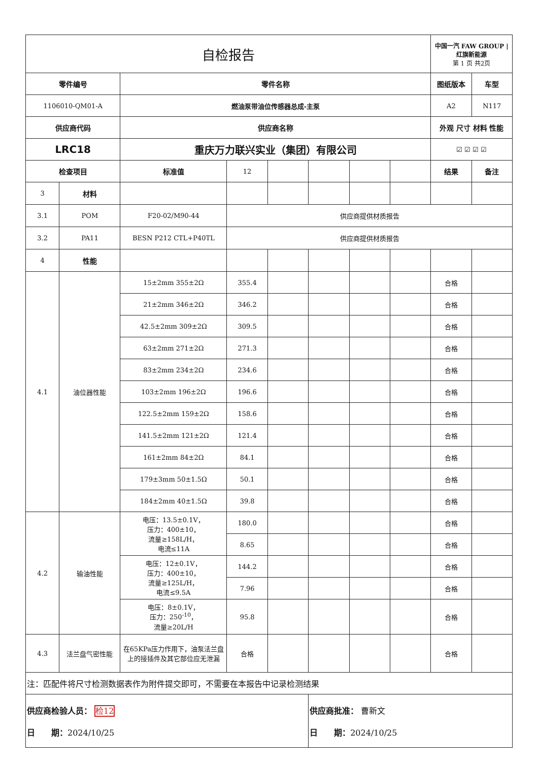| 自检报告 | | | | | | | | 中国一汽 FAW GROUP / 红旗新能源 第 1 页 共2页 | |
| 零件编号 | | 零件名称 | | | | | | 图纸版本 | 车型 |
| 1106010-QM01-A | | 燃油泵带油位传感器总成-主泵 | | | | | | A2 | N117 |
| 供应商代码 | | 供应商名称 | | | | | | 外观 尺寸 材料 性能 | |
| LRC18 | | 重庆万力联兴实业（集团）有限公司 | | | | | | ☑ ☑ ☑ ☑ | |
| 检查项目 | | 标准值 | 12 | | | | | 结果 | 备注 |
| 3 | 材料 | | | | | | | | |
| 3.1 | POM | F20-02/M90-44 | 供应商提供材质报告 | | | | | | |
| 3.2 | PA11 | BESN P212 CTL+P40TL | 供应商提供材质报告 | | | | | | |
| 4 | 性能 | | | | | | | | |
| 4.1 | 油位器性能 | 15±2mm 355±2Ω | 355.4 | | | | | 合格 | |
| | | 21±2mm 346±2Ω | 346.2 | | | | | 合格 | |
| | | 42.5±2mm 309±2Ω | 309.5 | | | | | 合格 | |
| | | 63±2mm 271±2Ω | 271.3 | | | | | 合格 | |
| | | 83±2mm 234±2Ω | 234.6 | | | | | 合格 | |
| | | 103±2mm 196±2Ω | 196.6 | | | | | 合格 | |
| | | 122.5±2mm 159±2Ω | 158.6 | | | | | 合格 | |
| | | 141.5±2mm 121±2Ω | 121.4 | | | | | 合格 | |
| | | 161±2mm 84±2Ω | 84.1 | | | | | 合格 | |
| | | 179±3mm 50±1.5Ω | 50.1 | | | | | 合格 | |
| | | 184±2mm 40±1.5Ω | 39.8 | | | | | 合格 | |
| 4.2 | 输油性能 | 电压：13.5±0.1V， 压力：400±10， 流量≥158L/H， 电流≤11A | 180.0 | | | | | 合格 | |
| | | | 8.65 | | | | | 合格 | |
| | | 电压：12±0.1V， 压力：400±10， 流量≥125L/H， 电流≤9.5A | 144.2 | | | | | 合格 | |
| | | | 7.96 | | | | | 合格 | |
| | | 电压：8±0.1V， 压力：250<sup>-10</sup>， 流量≥20L/H | 95.8 | | | | | 合格 | |
| 4.3 | 法兰盘气密性能 | 在65KPa压力作用下，油泵法兰盘上的接插件及其它部位应无泄漏 | 合格 | | | | | 合格 | |
| 注：匹配件将尺寸检测数据表作为附件提交即可，不需要在本报告中记录检测结果 | | | | | | | | | |
| 供应商检验人员： 检12 日 期： 2024/10/25 | | | | | 供应商批准： 曹新文 日 期： 2024/10/25 | | | | |